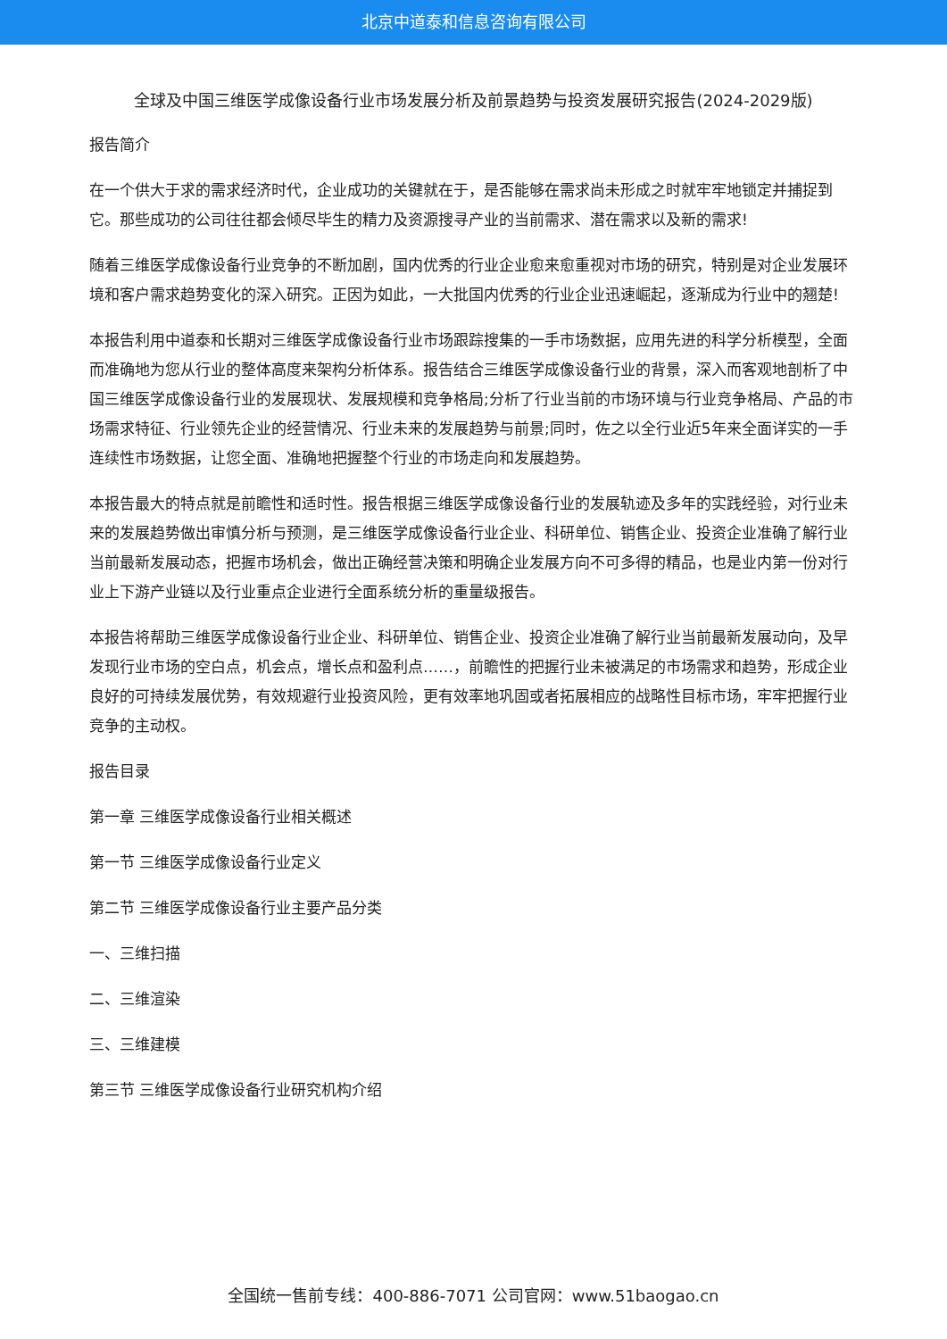北京中道泰和信息咨询有限公司
全球及中国三维医学成像设备行业市场发展分析及前景趋势与投资发展研究报告(2024-2029版)
报告简介
在一个供大于求的需求经济时代，企业成功的关键就在于，是否能够在需求尚未形成之时就牢牢地锁定并捕捉到它。那些成功的公司往往都会倾尽毕生的精力及资源搜寻产业的当前需求、潜在需求以及新的需求!
随着三维医学成像设备行业竞争的不断加剧，国内优秀的行业企业愈来愈重视对市场的研究，特别是对企业发展环境和客户需求趋势变化的深入研究。正因为如此，一大批国内优秀的行业企业迅速崛起，逐渐成为行业中的翘楚!
本报告利用中道泰和长期对三维医学成像设备行业市场跟踪搜集的一手市场数据，应用先进的科学分析模型，全面而准确地为您从行业的整体高度来架构分析体系。报告结合三维医学成像设备行业的背景，深入而客观地剖析了中国三维医学成像设备行业的发展现状、发展规模和竞争格局;分析了行业当前的市场环境与行业竞争格局、产品的市场需求特征、行业领先企业的经营情况、行业未来的发展趋势与前景;同时，佐之以全行业近5年来全面详实的一手连续性市场数据，让您全面、准确地把握整个行业的市场走向和发展趋势。
本报告最大的特点就是前瞻性和适时性。报告根据三维医学成像设备行业的发展轨迹及多年的实践经验，对行业未来的发展趋势做出审慎分析与预测，是三维医学成像设备行业企业、科研单位、销售企业、投资企业准确了解行业当前最新发展动态，把握市场机会，做出正确经营决策和明确企业发展方向不可多得的精品，也是业内第一份对行业上下游产业链以及行业重点企业进行全面系统分析的重量级报告。
本报告将帮助三维医学成像设备行业企业、科研单位、销售企业、投资企业准确了解行业当前最新发展动向，及早发现行业市场的空白点，机会点，增长点和盈利点……，前瞻性的把握行业未被满足的市场需求和趋势，形成企业良好的可持续发展优势，有效规避行业投资风险，更有效率地巩固或者拓展相应的战略性目标市场，牢牢把握行业竞争的主动权。
报告目录
第一章 三维医学成像设备行业相关概述
第一节 三维医学成像设备行业定义
第二节 三维医学成像设备行业主要产品分类
一、三维扫描
二、三维渲染
三、三维建模
第三节 三维医学成像设备行业研究机构介绍
全国统一售前专线：400-886-7071 公司官网：www.51baogao.cn